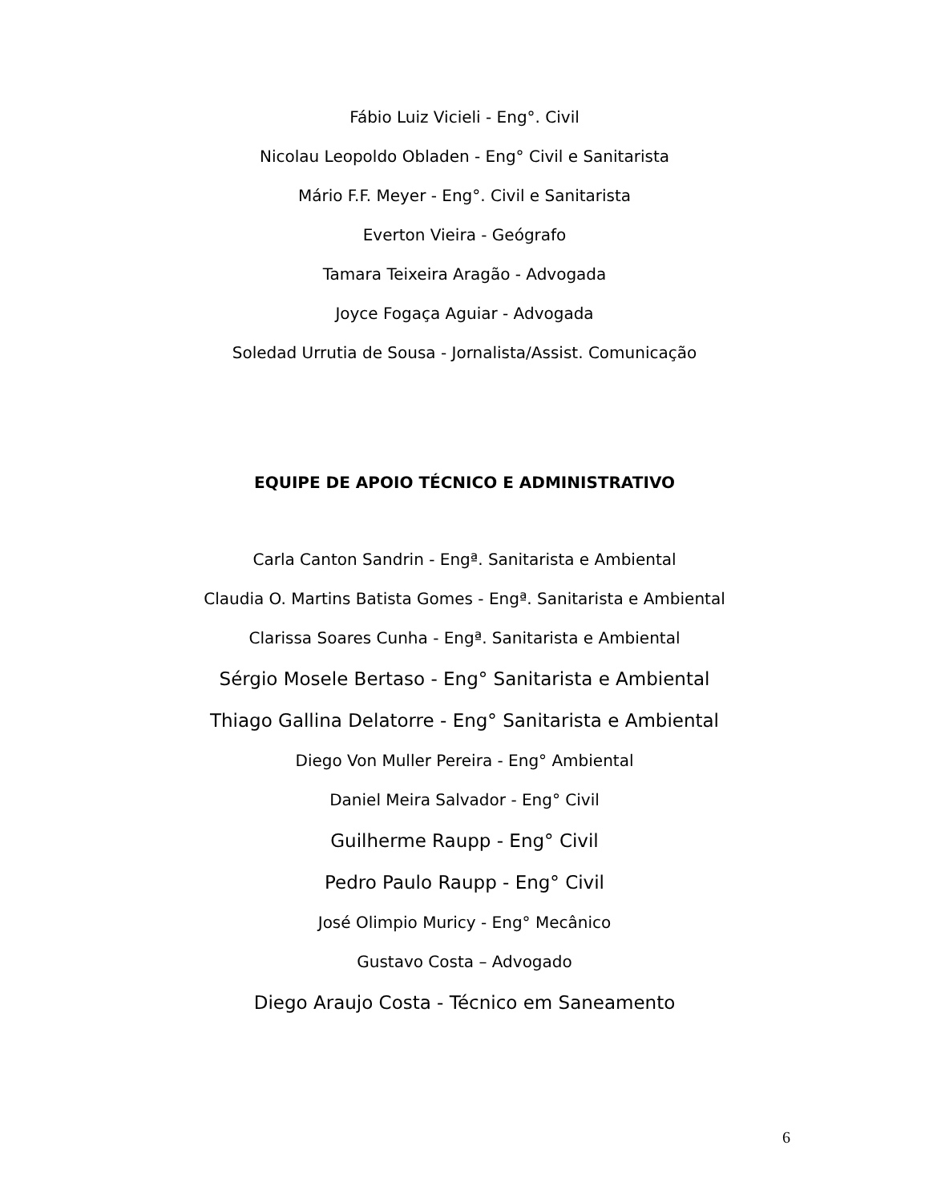Fábio Luiz Vicieli - Eng°. Civil
Nicolau Leopoldo Obladen - Eng° Civil e Sanitarista
Mário F.F. Meyer - Eng°. Civil e Sanitarista
Everton Vieira - Geógrafo
Tamara Teixeira Aragão - Advogada
Joyce Fogaça Aguiar - Advogada
Soledad Urrutia de Sousa - Jornalista/Assist. Comunicação
EQUIPE DE APOIO TÉCNICO E ADMINISTRATIVO
Carla Canton Sandrin - Engª. Sanitarista e Ambiental
Claudia O. Martins Batista Gomes - Engª. Sanitarista e Ambiental
Clarissa Soares Cunha - Engª. Sanitarista e Ambiental
Sérgio Mosele Bertaso - Eng° Sanitarista e Ambiental
Thiago Gallina Delatorre - Eng° Sanitarista e Ambiental
Diego Von Muller Pereira - Eng° Ambiental
Daniel Meira Salvador - Eng° Civil
Guilherme Raupp - Eng° Civil
Pedro Paulo Raupp - Eng° Civil
José Olimpio Muricy - Eng° Mecânico
Gustavo Costa – Advogado
Diego Araujo Costa - Técnico em Saneamento
6